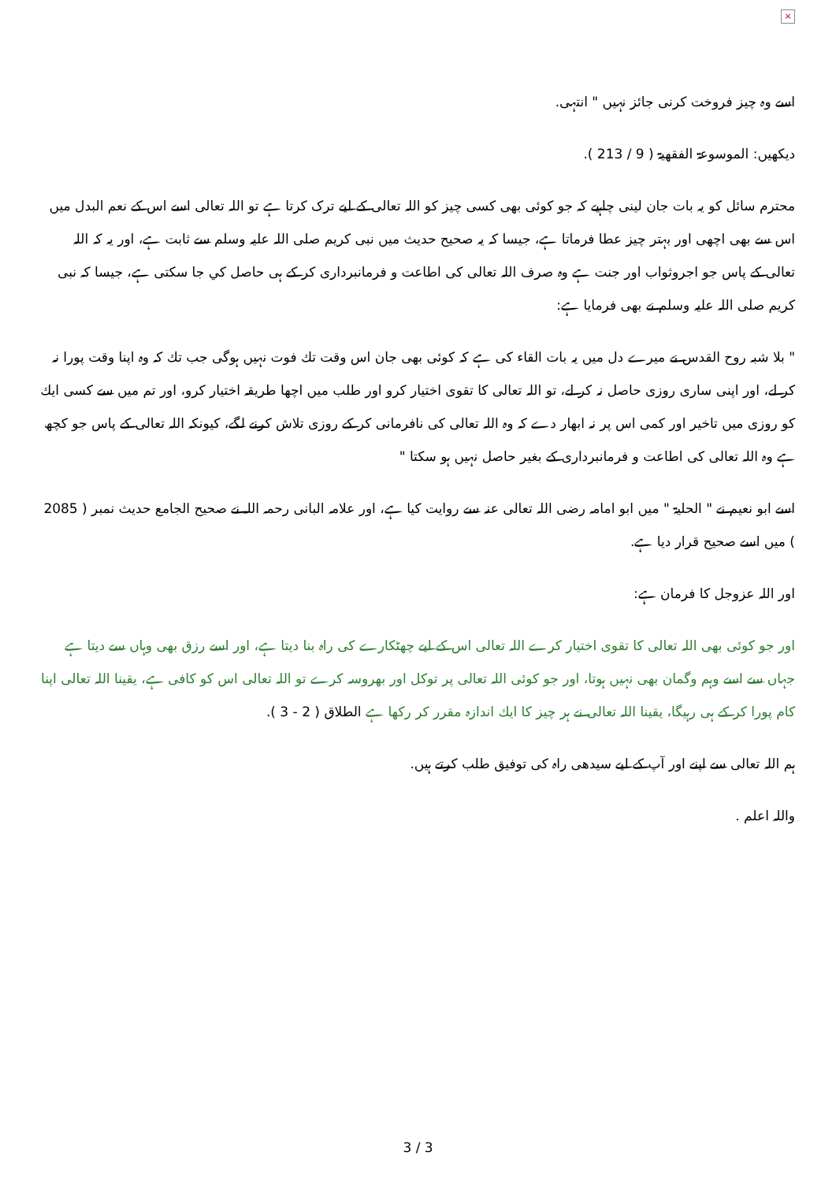×
اسے وہ چیز فروخت کرنی جائز نہیں " انتہی.
دیکھیں: الموسوعۃ الفقھیۃ ( 9 / 213 ).
محترم سائل کو یہ بات جان لینی چاہیے کہ جو کوئی بھی کسی چیز کو اللہ تعالی کے لیے ترک کرتا ہے تو اللہ تعالی اسے اس کے نعم البدل میں اس سے بھی اچھی اور بہتر چیز عطا فرماتا ہے، جیسا کہ یہ صحیح حدیث میں نبی کریم صلی اللہ علیہ وسلم سے ثابت ہے، اور یہ کہ اللہ تعالی کے پاس جو اجروثواب اور جنت ہے وہ صرف اللہ تعالی کی اطاعت و فرمانبرداری کر کے ہی حاصل کي جا سکتی ہے، جیسا کہ نبی کریم صلی اللہ علیہ وسلم نے بھی فرمایا ہے:
" بلا شبہ روح القدس نے میرے دل میں یہ بات القاء کی ہے کہ کوئی بھی جان اس وقت تك فوت نہیں ہوگی جب تك کہ وہ اپنا وقت پورا نہ کر لے، اور اپنی ساری روزی حاصل نہ کر لے، تو اللہ تعالی کا تقوی اختیار کرو اور طلب میں اچھا طریقہ اختیار کرو، اور تم میں سے کسی ایك کو روزی میں تاخیر اور کمی اس پر نہ ابھار دے کہ وہ اللہ تعالی کی نافرمانی کر کے روزی تلاش کرنے لگے، کیونکہ اللہ تعالی کے پاس جو کچھ ہے وہ اللہ تعالی کی اطاعت و فرمانبرداری کے بغیر حاصل نہیں ہو سکتا "
اسے ابو نعیم نے " الحلیۃ " میں ابو امامہ رضی اللہ تعالی عنہ سے روایت کیا ہے، اور علامہ البانی رحمہ اللہ نے صحیح الجامع حدیث نمبر ( 2085 ) میں اسے صحیح قرار دیا ہے.
اور اللہ عزوجل کا فرمان ہے:
اور جو کوئی بھی اللہ تعالی کا تقوی اختیار کرے اللہ تعالی اس کے لیے چھٹکارے کی راہ بنا دیتا ہے، اور اسے رزق بھی وہاں سے دیتا ہے جہاں سے اسے وہم وگمان بھی نہیں ہوتا، اور جو کوئی اللہ تعالی پر توکل اور بھروسہ کرے تو اللہ تعالی اس کو کافی ہے، یقینا اللہ تعالی اپنا کام پورا کر کے ہی رہیگا، یقینا اللہ تعالی نے ہر چیز کا ایك اندازہ مقرر کر رکھا ہے الطلاق ( 2 - 3 ).
ہم اللہ تعالی سے اپنے اور آپ کے لیے سیدھی راہ کی توفیق طلب کرتے ہیں.
واللہ اعلم .
3 / 3